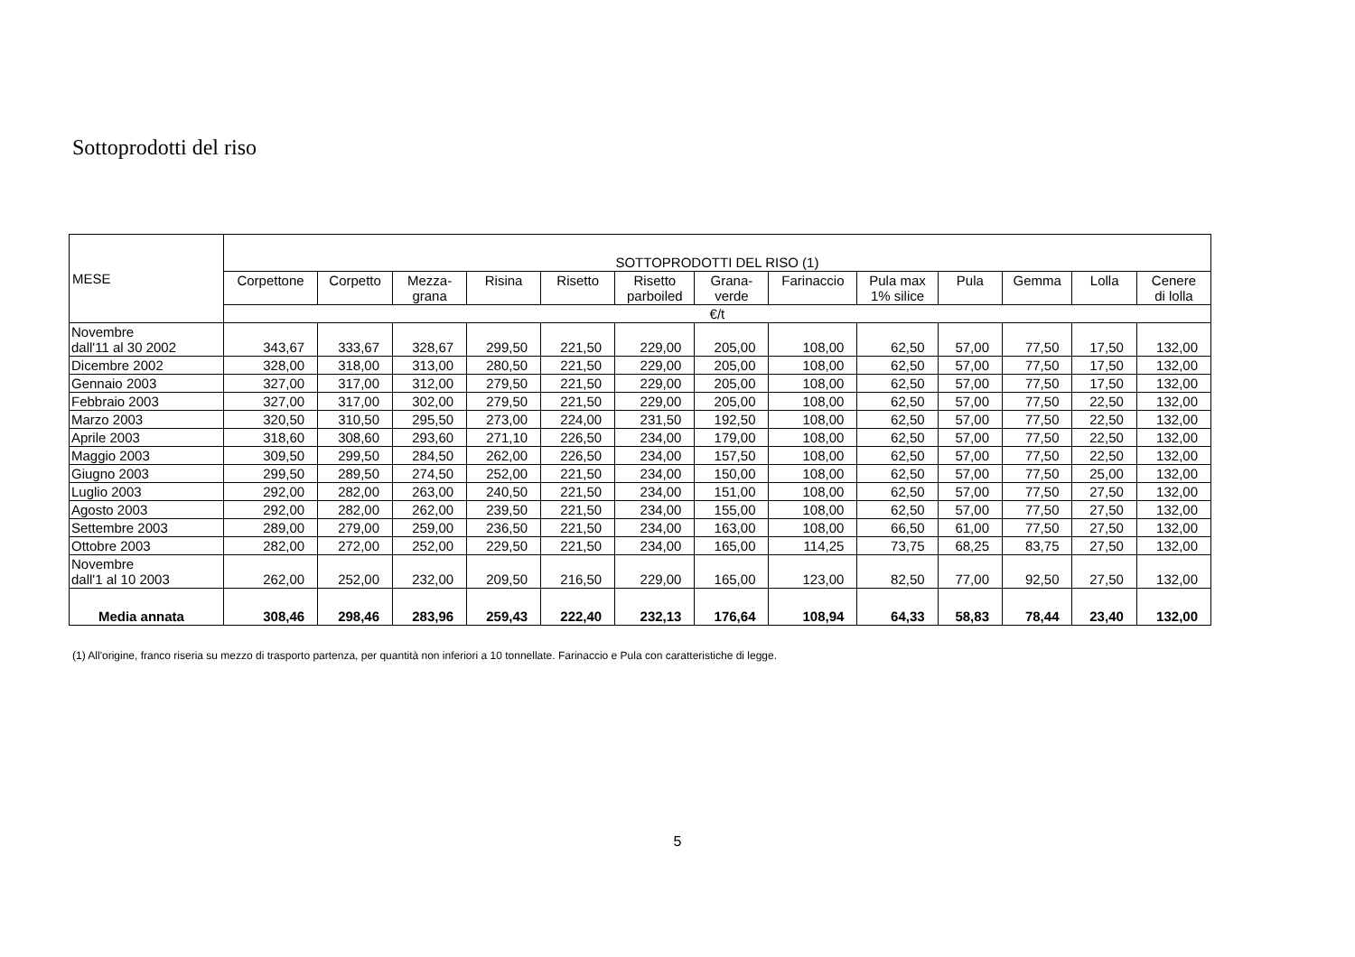Sottoprodotti del riso
| MESE | SOTTOPRODOTTI DEL RISO (1) | | | | | | | | | | | | |
| --- | --- | --- | --- | --- | --- | --- | --- | --- | --- | --- | --- | --- | --- |
| | Corpettone | Corpetto | Mezza- grana | Risina | Risetto | Risetto parboiled | Grana- verde | Farinaccio | Pula max 1% silice | Pula | Gemma | Lolla | Cenere di lolla |
| | €/t | | | | | | | | | | | | |
| Novembre dall'11 al 30 2002 | 343,67 | 333,67 | 328,67 | 299,50 | 221,50 | 229,00 | 205,00 | 108,00 | 62,50 | 57,00 | 77,50 | 17,50 | 132,00 |
| Dicembre 2002 | 328,00 | 318,00 | 313,00 | 280,50 | 221,50 | 229,00 | 205,00 | 108,00 | 62,50 | 57,00 | 77,50 | 17,50 | 132,00 |
| Gennaio 2003 | 327,00 | 317,00 | 312,00 | 279,50 | 221,50 | 229,00 | 205,00 | 108,00 | 62,50 | 57,00 | 77,50 | 17,50 | 132,00 |
| Febbraio 2003 | 327,00 | 317,00 | 302,00 | 279,50 | 221,50 | 229,00 | 205,00 | 108,00 | 62,50 | 57,00 | 77,50 | 22,50 | 132,00 |
| Marzo 2003 | 320,50 | 310,50 | 295,50 | 273,00 | 224,00 | 231,50 | 192,50 | 108,00 | 62,50 | 57,00 | 77,50 | 22,50 | 132,00 |
| Aprile 2003 | 318,60 | 308,60 | 293,60 | 271,10 | 226,50 | 234,00 | 179,00 | 108,00 | 62,50 | 57,00 | 77,50 | 22,50 | 132,00 |
| Maggio 2003 | 309,50 | 299,50 | 284,50 | 262,00 | 226,50 | 234,00 | 157,50 | 108,00 | 62,50 | 57,00 | 77,50 | 22,50 | 132,00 |
| Giugno 2003 | 299,50 | 289,50 | 274,50 | 252,00 | 221,50 | 234,00 | 150,00 | 108,00 | 62,50 | 57,00 | 77,50 | 25,00 | 132,00 |
| Luglio 2003 | 292,00 | 282,00 | 263,00 | 240,50 | 221,50 | 234,00 | 151,00 | 108,00 | 62,50 | 57,00 | 77,50 | 27,50 | 132,00 |
| Agosto 2003 | 292,00 | 282,00 | 262,00 | 239,50 | 221,50 | 234,00 | 155,00 | 108,00 | 62,50 | 57,00 | 77,50 | 27,50 | 132,00 |
| Settembre 2003 | 289,00 | 279,00 | 259,00 | 236,50 | 221,50 | 234,00 | 163,00 | 108,00 | 66,50 | 61,00 | 77,50 | 27,50 | 132,00 |
| Ottobre 2003 | 282,00 | 272,00 | 252,00 | 229,50 | 221,50 | 234,00 | 165,00 | 114,25 | 73,75 | 68,25 | 83,75 | 27,50 | 132,00 |
| Novembre dall'1 al 10 2003 | 262,00 | 252,00 | 232,00 | 209,50 | 216,50 | 229,00 | 165,00 | 123,00 | 82,50 | 77,00 | 92,50 | 27,50 | 132,00 |
| Media annata | 308,46 | 298,46 | 283,96 | 259,43 | 222,40 | 232,13 | 176,64 | 108,94 | 64,33 | 58,83 | 78,44 | 23,40 | 132,00 |
(1) All'origine, franco riseria su mezzo di trasporto partenza, per quantità non inferiori a 10 tonnellate. Farinaccio e Pula con caratteristiche di legge.
5